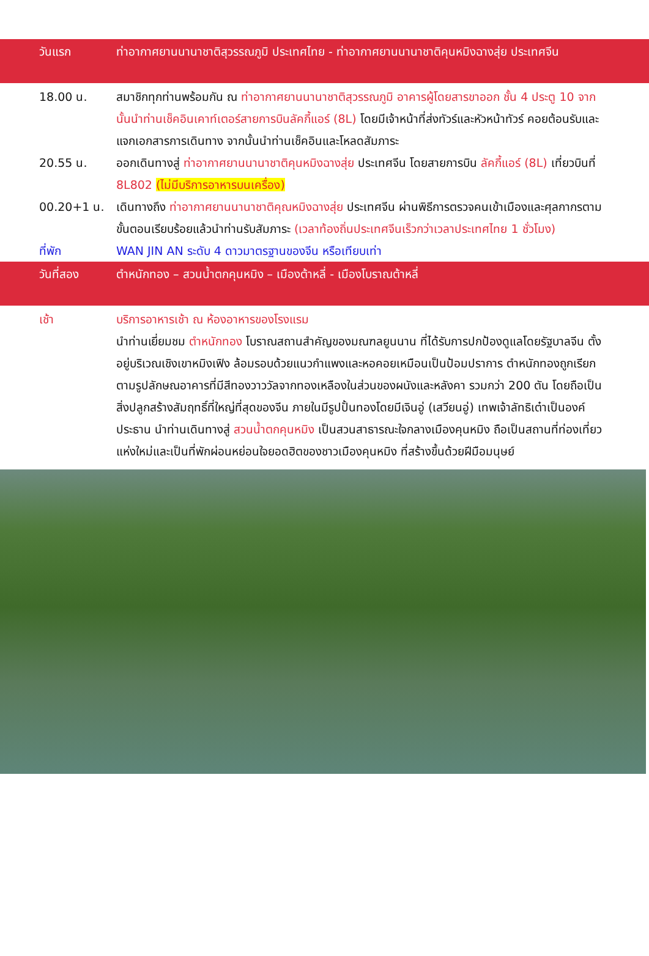วันแรก ท่าอากาศยานนานาชาติสุวรรณภูมิ ประเทศไทย - ท่าอากาศยานนานาชาติคุนหมิงฉางสุ่ย ประเทศจีน
18.00 น. สมาชิกทุกท่านพร้อมกัน ณ ท่าอากาศยานนานาชาติสุวรรณภูมิ อาคารผู้โดยสารขาออก ชั้น 4 ประตู 10 จากนั้นนำท่านเช็คอินเคาท์เตอร์สายการบินลัคกี้แอร์ (8L) โดยมีเจ้าหน้าที่ส่งทัวร์และหัวหน้าทัวร์ คอยต้อนรับและแจกเอกสารการเดินทาง จากนั้นนำท่านเช็คอินและโหลดสัมภาระ
20.55 น. ออกเดินทางสู่ ท่าอากาศยานนานาชาติคุนหมิงฉางสุ่ย ประเทศจีน โดยสายการบิน ลัคกี้แอร์ (8L) เที่ยวบินที่ 8L802 (ไม่มีบริการอาหารบนเครื่อง)
00.20+1 น. เดินทางถึง ท่าอากาศยานนานาชาติคุณหมิงฉางสุ่ย ประเทศจีน ผ่านพิธีการตรวจคนเข้าเมืองและศุลกากรตามขั้นตอนเรียบร้อยแล้วนำท่านรับสัมภาระ (เวลาท้องถิ่นประเทศจีนเร็วกว่าเวลาประเทศไทย 1 ชั่วโมง)
ที่พัก WAN JIN AN ระดับ 4 ดาวมาตรฐานของจีน หรือเทียบเท่า
วันที่สอง ตำหนักทอง – สวนน้ำตกคุนหมิง – เมืองต้าหลี่ - เมืองโบราณต้าหลี่
เช้า บริการอาหารเช้า ณ ห้องอาหารของโรงแรม
นำท่านเยี่ยมชม ตำหนักทอง โบราณสถานสำคัญของมณฑลยูนนาน ที่ได้รับการปกป้องดูแลโดยรัฐบาลจีน ตั้งอยู่บริเวณเชิงเขาหมิงเฟิง ล้อมรอบด้วยแนวกำแพงและหอคอยเหมือนเป็นป้อมปราการ ตำหนักทองถูกเรียกตามรูปลักษณอาคารที่มีสีทองวาววัลจากทองเหลืองในส่วนของผนังและหลังคา รวมกว่า 200 ตัน โดยถือเป็นสิ่งปลูกสร้างสัมฤทธิ์ที่ใหญ่ที่สุดของจีน ภายในมีรูปปั้นทองโดยมีเจินอู่ (เสวียนอู่) เทพเจ้าลัทธิเต๋าเป็นองค์ประธาน นำท่านเดินทางสู่ สวนน้ำตกคุนหมิง เป็นสวนสาธารณะใจกลางเมืองคุนหมิง ถือเป็นสถานที่ท่องเที่ยวแห่งใหม่และเป็นที่พักผ่อนหย่อนใจยอดฮิตของชาวเมืองคุนหมิง ที่สร้างขึ้นด้วยฝีมือมนุษย์